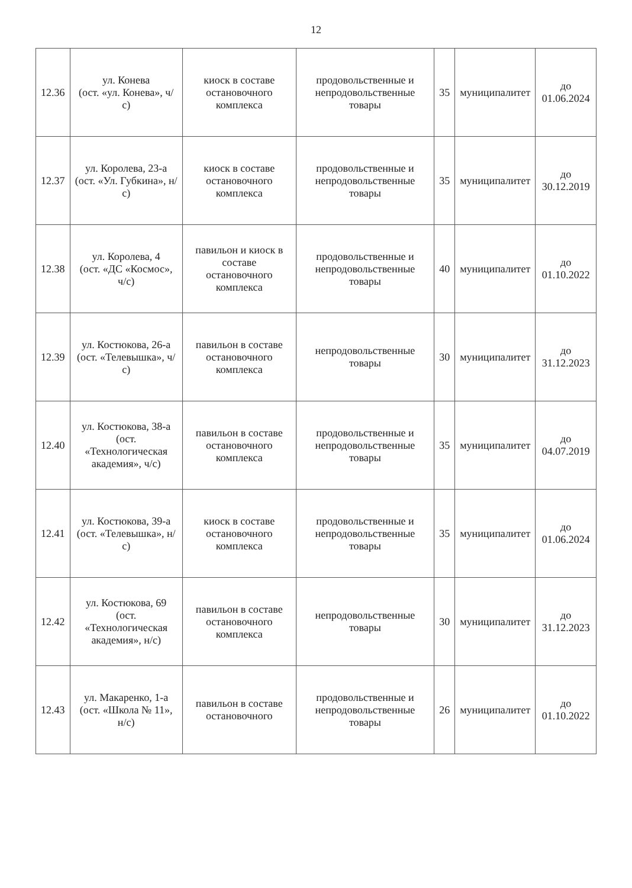12
| 12.36 | ул. Конева (ост. «ул. Конева», ч/с) | киоск в составе остановочного комплекса | продовольственные и непродовольственные товары | 35 | муниципалитет | до 01.06.2024 |
| 12.37 | ул. Королева, 23-а (ост. «Ул. Губкина», н/с) | киоск в составе остановочного комплекса | продовольственные и непродовольственные товары | 35 | муниципалитет | до 30.12.2019 |
| 12.38 | ул. Королева, 4 (ост. «ДС «Космос», ч/с) | павильон и киоск в составе остановочного комплекса | продовольственные и непродовольственные товары | 40 | муниципалитет | до 01.10.2022 |
| 12.39 | ул. Костюкова, 26-а (ост. «Телевышка», ч/с) | павильон в составе остановочного комплекса | непродовольственные товары | 30 | муниципалитет | до 31.12.2023 |
| 12.40 | ул. Костюкова, 38-а (ост. «Технологическая академия», ч/с) | павильон в составе остановочного комплекса | продовольственные и непродовольственные товары | 35 | муниципалитет | до 04.07.2019 |
| 12.41 | ул. Костюкова, 39-а (ост. «Телевышка», н/с) | киоск в составе остановочного комплекса | продовольственные и непродовольственные товары | 35 | муниципалитет | до 01.06.2024 |
| 12.42 | ул. Костюкова, 69 (ост. «Технологическая академия», н/с) | павильон в составе остановочного комплекса | непродовольственные товары | 30 | муниципалитет | до 31.12.2023 |
| 12.43 | ул. Макаренко, 1-а (ост. «Школа № 11», н/с) | павильон в составе остановочного | продовольственные и непродовольственные товары | 26 | муниципалитет | до 01.10.2022 |